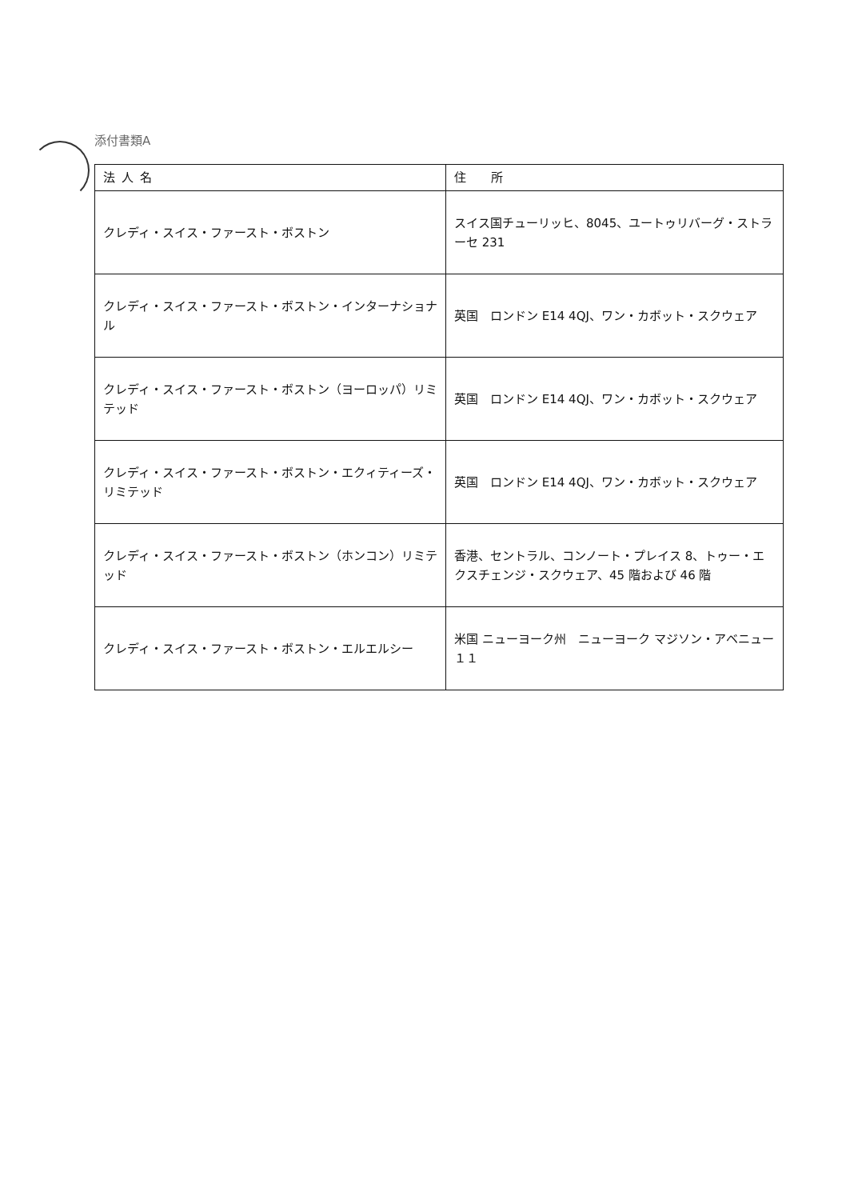添付書類A
| 法人名 | 住 所 |
| --- | --- |
| クレディ・スイス・ファースト・ボストン | スイス国チューリッヒ、8045、ユートゥリバーグ・ストラーセ 231 |
| クレディ・スイス・ファースト・ボストン・インターナショナル | 英国 ロンドン E14 4QJ、ワン・カボット・スクウェア |
| クレディ・スイス・ファースト・ボストン（ヨーロッパ）リミテッド | 英国 ロンドン E14 4QJ、ワン・カボット・スクウェア |
| クレディ・スイス・ファースト・ボストン・エクィティーズ・リミテッド | 英国 ロンドン E14 4QJ、ワン・カボット・スクウェア |
| クレディ・スイス・ファースト・ボストン（ホンコン）リミテッド | 香港、セントラル、コンノート・プレイス 8、トゥー・エクスチェンジ・スクウェア、45 階および 46 階 |
| クレディ・スイス・ファースト・ボストン・エルエルシー | 米国 ニューヨーク州 ニューヨーク マジソン・アベニュー１１ |